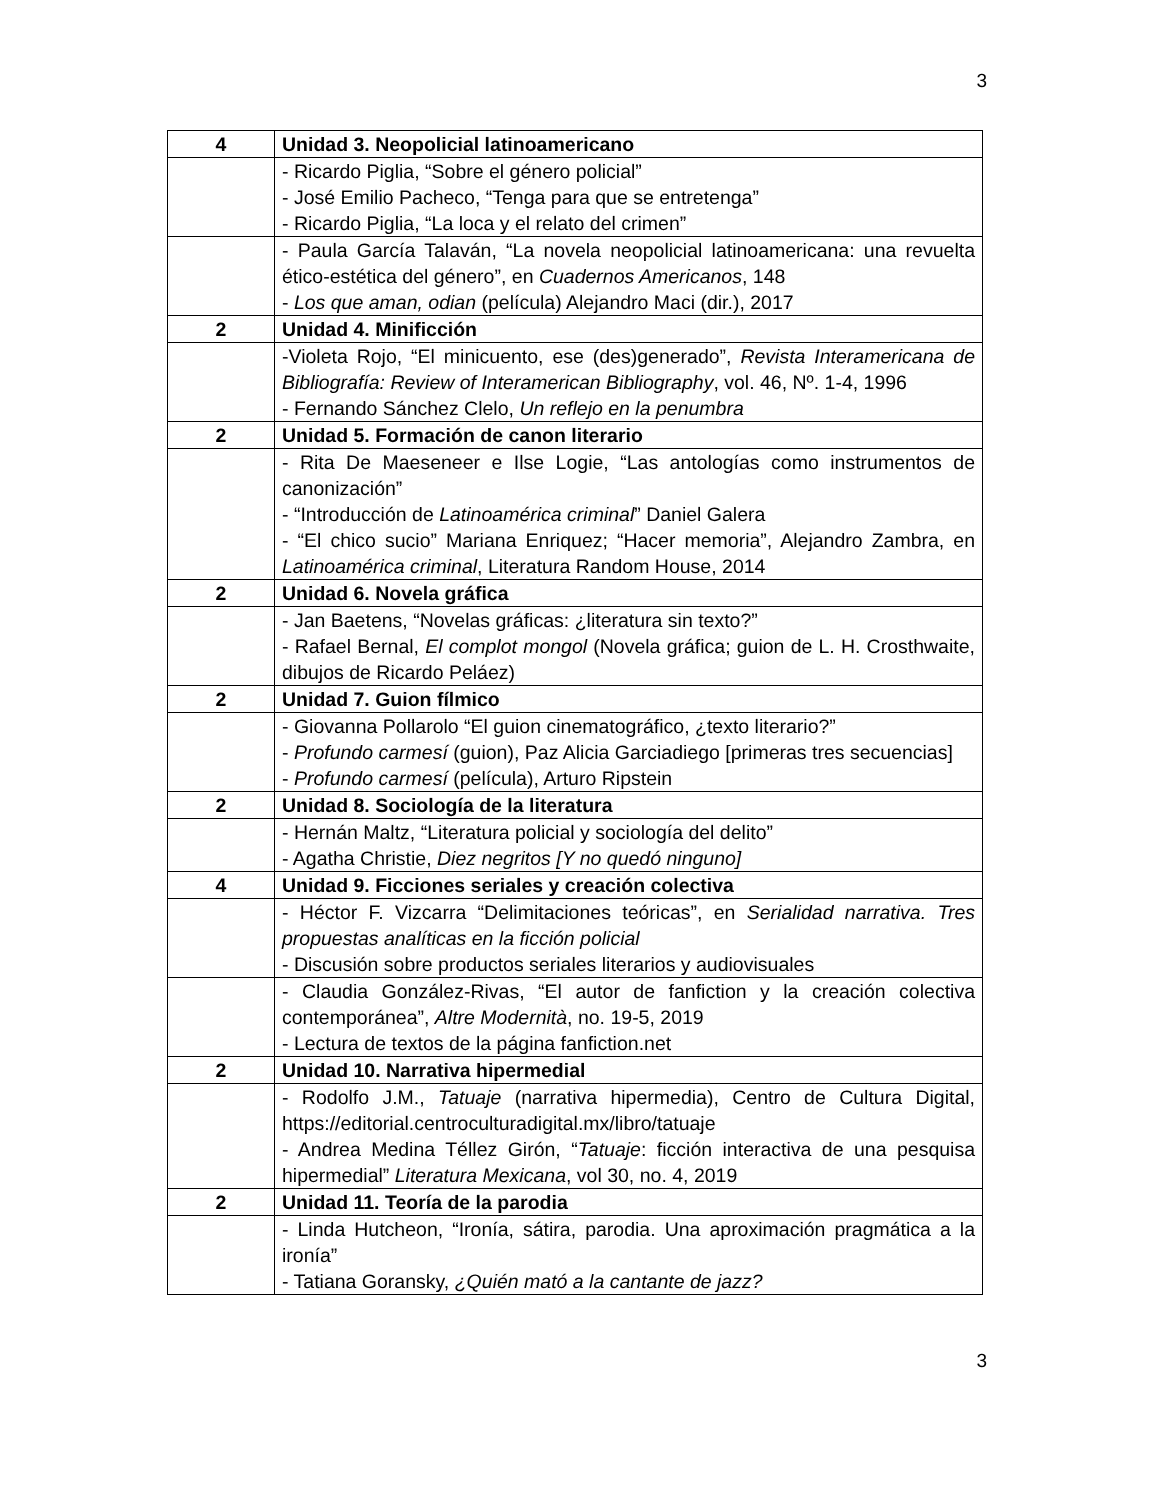3
| 4 | Unidad 3. Neopolicial latinoamericano |
| | - Ricardo Piglia, “Sobre el género policial” - José Emilio Pacheco, “Tenga para que se entretenga” - Ricardo Piglia, “La loca y el relato del crimen” |
| | - Paula García Talaván, “La novela neopolicial latinoamericana: una revuelta ético-estética del género”, en Cuadernos Americanos , 148 - Los que aman, odian (película) Alejandro Maci (dir.), 2017 |
| 2 | Unidad 4. Minificción |
| | -Violeta Rojo, “El minicuento, ese (des)generado”, Revista Interamericana de Bibliografía: Review of Interamerican Bibliography , vol. 46, Nº. 1-4, 1996 - Fernando Sánchez Clelo, Un reflejo en la penumbra |
| 2 | Unidad 5. Formación de canon literario |
| | - Rita De Maeseneer e Ilse Logie, “Las antologías como instrumentos de canonización” - “Introducción de Latinoamérica criminal ” Daniel Galera - “El chico sucio” Mariana Enriquez; “Hacer memoria”, Alejandro Zambra, en Latinoamérica criminal , Literatura Random House, 2014 |
| 2 | Unidad 6. Novela gráfica |
| | - Jan Baetens, “Novelas gráficas: ¿literatura sin texto?” - Rafael Bernal, El complot mongol (Novela gráfica; guion de L. H. Crosthwaite, dibujos de Ricardo Peláez) |
| 2 | Unidad 7. Guion fílmico |
| | - Giovanna Pollarolo “El guion cinematográfico, ¿texto literario?” - Profundo carmesí (guion), Paz Alicia Garciadiego [primeras tres secuencias] - Profundo carmesí (película), Arturo Ripstein |
| 2 | Unidad 8. Sociología de la literatura |
| | - Hernán Maltz, “Literatura policial y sociología del delito” - Agatha Christie, Diez negritos [Y no quedó ninguno] |
| 4 | Unidad 9. Ficciones seriales y creación colectiva |
| | - Héctor F. Vizcarra “Delimitaciones teóricas”, en Serialidad narrativa. Tres propuestas analíticas en la ficción policial - Discusión sobre productos seriales literarios y audiovisuales |
| | - Claudia González-Rivas, “El autor de fanfiction y la creación colectiva contemporánea”, Altre Modernità , no. 19-5, 2019 - Lectura de textos de la página fanfiction.net |
| 2 | Unidad 10. Narrativa hipermedial |
| | - Rodolfo J.M., Tatuaje (narrativa hipermedia), Centro de Cultura Digital, https://editorial.centroculturadigital.mx/libro/tatuaje - Andrea Medina Téllez Girón, “ Tatuaje : ficción interactiva de una pesquisa hipermedial” Literatura Mexicana , vol 30, no. 4, 2019 |
| 2 | Unidad 11. Teoría de la parodia |
| | - Linda Hutcheon, “Ironía, sátira, parodia. Una aproximación pragmática a la ironía” - Tatiana Goransky, ¿Quién mató a la cantante de jazz? |
3